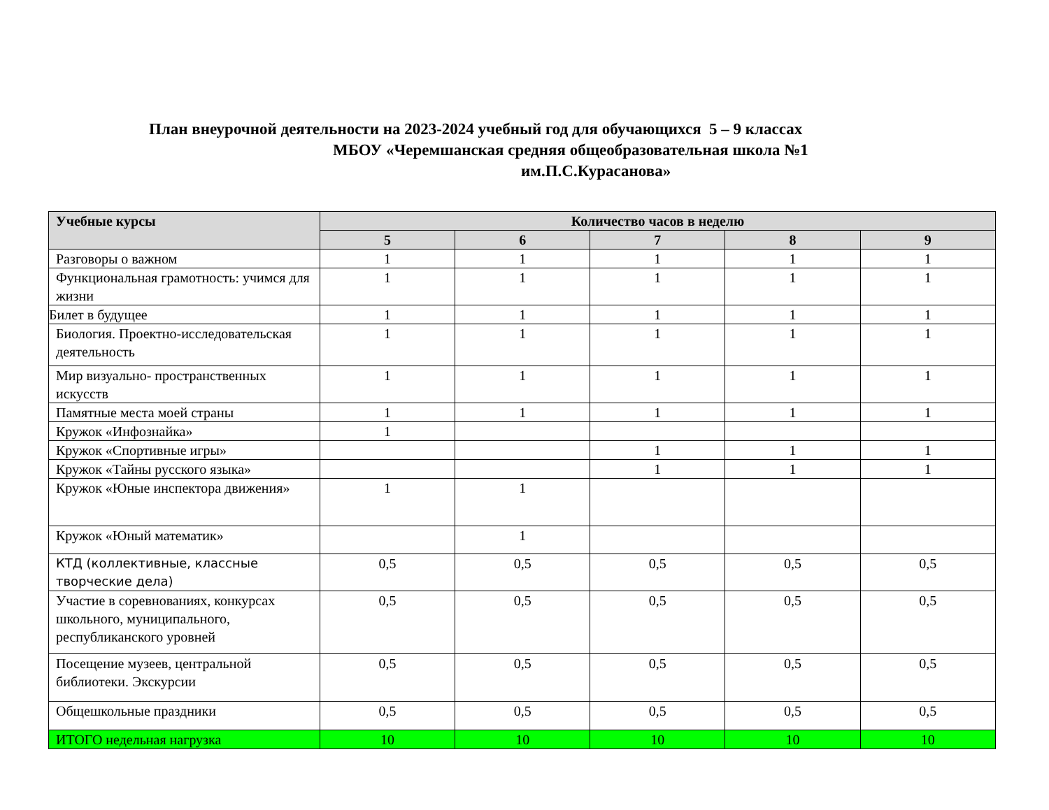План внеурочной деятельности на 2023-2024 учебный год для обучающихся 5 – 9 классах
МБОУ «Черемшанская средняя общеобразовательная школа №1
им.П.С.Курасанова»
| Учебные курсы | Количество часов в неделю | | | | |
| --- | --- | --- | --- | --- | --- |
| | 5 | 6 | 7 | 8 | 9 |
| Разговоры о важном | 1 | 1 | 1 | 1 | 1 |
| Функциональная грамотность: учимся для жизни | 1 | 1 | 1 | 1 | 1 |
| Билет в будущее | 1 | 1 | 1 | 1 | 1 |
| Биология. Проектно-исследовательская деятельность | 1 | 1 | 1 | 1 | 1 |
| Мир визуально- пространственных искусств | 1 | 1 | 1 | 1 | 1 |
| Памятные места моей страны | 1 | 1 | 1 | 1 | 1 |
| Кружок «Инфознайка» | 1 | | | | |
| Кружок «Спортивные игры» | | | 1 | 1 | 1 |
| Кружок «Тайны русского языка» | | | 1 | 1 | 1 |
| Кружок «Юные инспектора движения» | 1 | 1 | | | |
| Кружок «Юный математик» | | 1 | | | |
| КТД (коллективные, классные творческие дела) | 0,5 | 0,5 | 0,5 | 0,5 | 0,5 |
| Участие в соревнованиях, конкурсах школьного, муниципального, республиканского уровней | 0,5 | 0,5 | 0,5 | 0,5 | 0,5 |
| Посещение музеев, центральной библиотеки. Экскурсии | 0,5 | 0,5 | 0,5 | 0,5 | 0,5 |
| Общешкольные праздники | 0,5 | 0,5 | 0,5 | 0,5 | 0,5 |
| ИТОГО недельная нагрузка | 10 | 10 | 10 | 10 | 10 |